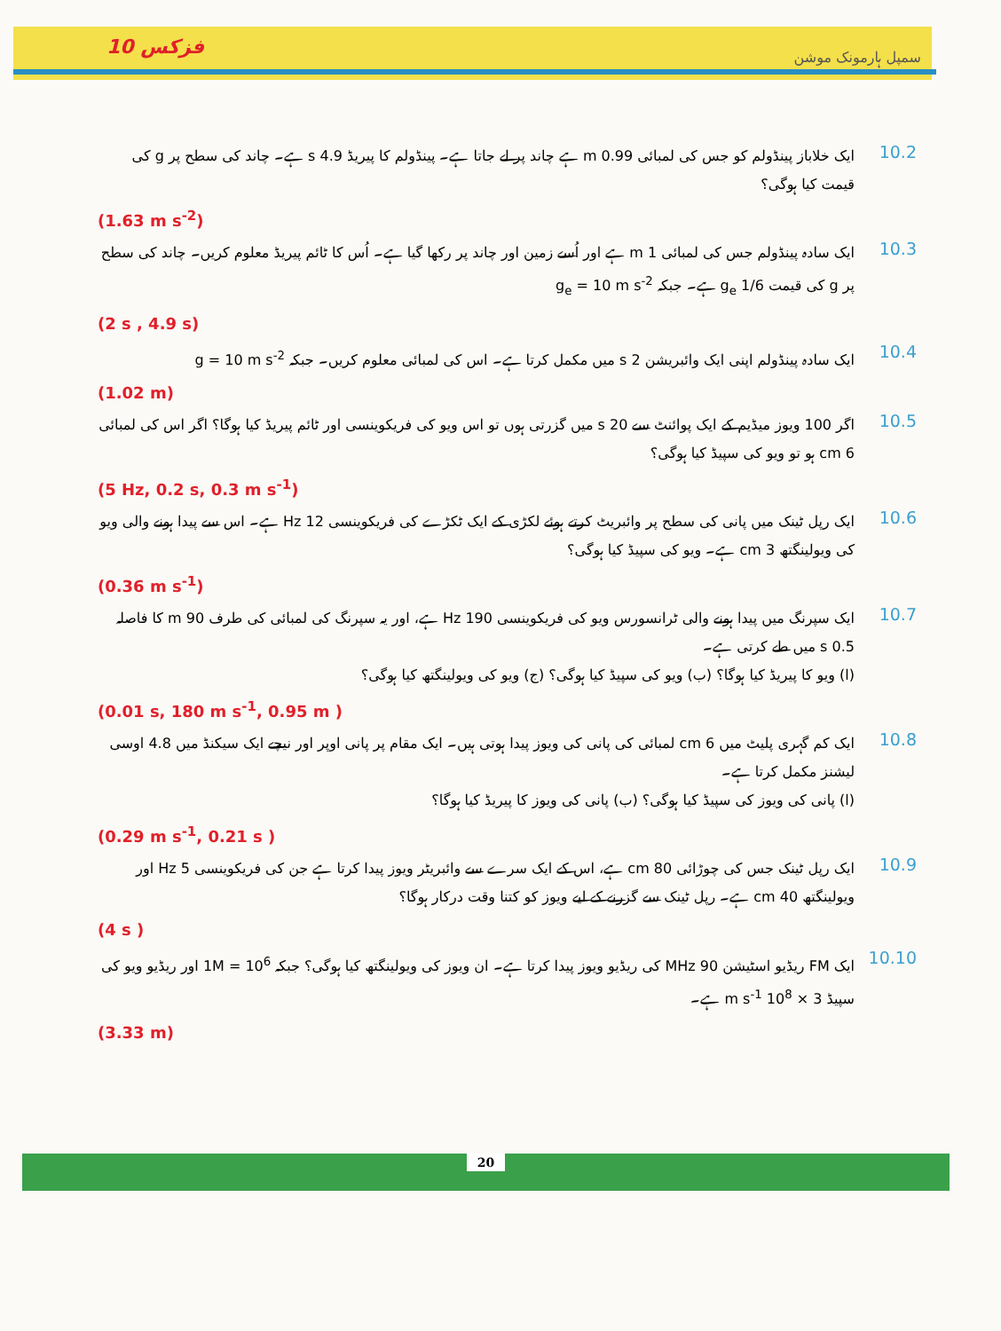فزکس 10
سمپل ہارمونک موشن
10.2
ایک خلاباز پینڈولم کو جس کی لمبائی 0.99 m ہے چاند پر لے جاتا ہے۔ پینڈولم کا پیریڈ 4.9 s ہے۔ چاند کی سطح پر g کی قیمت کیا ہوگی؟
(1.63 m s<sup>-2</sup>)
10.3
ایک سادہ پینڈولم جس کی لمبائی 1 m ہے اور اُسے زمین اور چاند پر رکھا گیا ہے۔ اُس کا ٹائم پیریڈ معلوم کریں۔ چاند کی سطح پر g کی قیمت g<sub>e</sub> 1/6 ہے۔ جبکہ g<sub>e</sub> = 10 m s<sup>-2</sup>
(2 s , 4.9 s)
10.4
ایک سادہ پینڈولم اپنی ایک وائبریشن 2 s میں مکمل کرتا ہے۔ اس کی لمبائی معلوم کریں۔ جبکہ g = 10 m s<sup>-2</sup>
(1.02 m)
10.5
اگر 100 ویوز میڈیم کے ایک پوائنٹ سے 20 s میں گزرتی ہوں تو اس ویو کی فریکوینسی اور ٹائم پیریڈ کیا ہوگا؟ اگر اس کی لمبائی 6 cm ہو تو ویو کی سپیڈ کیا ہوگی؟
(5 Hz, 0.2 s, 0.3 m s<sup>-1</sup>)
10.6
ایک رپل ٹینک میں پانی کی سطح پر وائبریٹ کرتے ہوئے لکڑی کے ایک ٹکڑے کی فریکوینسی 12 Hz ہے۔ اس سے پیدا ہونے والی ویو کی ویولینگتھ 3 cm ہے۔ ویو کی سپیڈ کیا ہوگی؟
(0.36 m s<sup>-1</sup>)
10.7
ایک سپرنگ میں پیدا ہونے والی ٹرانسورس ویو کی فریکوینسی 190 Hz ہے، اور یہ سپرنگ کی لمبائی کی طرف 90 m کا فاصلہ 0.5 s میں طے کرتی ہے۔
(ا) ویو کا پیریڈ کیا ہوگا؟ (ب) ویو کی سپیڈ کیا ہوگی؟ (ج) ویو کی ویولینگتھ کیا ہوگی؟
(0.01 s, 180 m s<sup>-1</sup>, 0.95 m )
10.8
ایک کم گہری پلیٹ میں 6 cm لمبائی کی پانی کی ویوز پیدا ہوتی ہیں۔ ایک مقام پر پانی اوپر اور نیچے ایک سیکنڈ میں 4.8 اوسی لیشنز مکمل کرتا ہے۔
(ا) پانی کی ویوز کی سپیڈ کیا ہوگی؟ (ب) پانی کی ویوز کا پیریڈ کیا ہوگا؟
(0.29 m s<sup>-1</sup>, 0.21 s )
10.9
ایک رپل ٹینک جس کی چوڑائی 80 cm ہے، اس کے ایک سرے سے وائبریٹر ویوز پیدا کرتا ہے جن کی فریکوینسی 5 Hz اور ویولینگتھ 40 cm ہے۔ رپل ٹینک سے گزرنے کے لیے ویوز کو کتنا وقت درکار ہوگا؟
(4 s )
10.10
ایک FM ریڈیو اسٹیشن 90 MHz کی ریڈیو ویوز پیدا کرتا ہے۔ ان ویوز کی ویولینگتھ کیا ہوگی؟ جبکہ 1M = 10<sup>6</sup> اور ریڈیو ویو کی سپیڈ 3 × 10<sup>8</sup> m s<sup>-1</sup> ہے۔
(3.33 m)
20